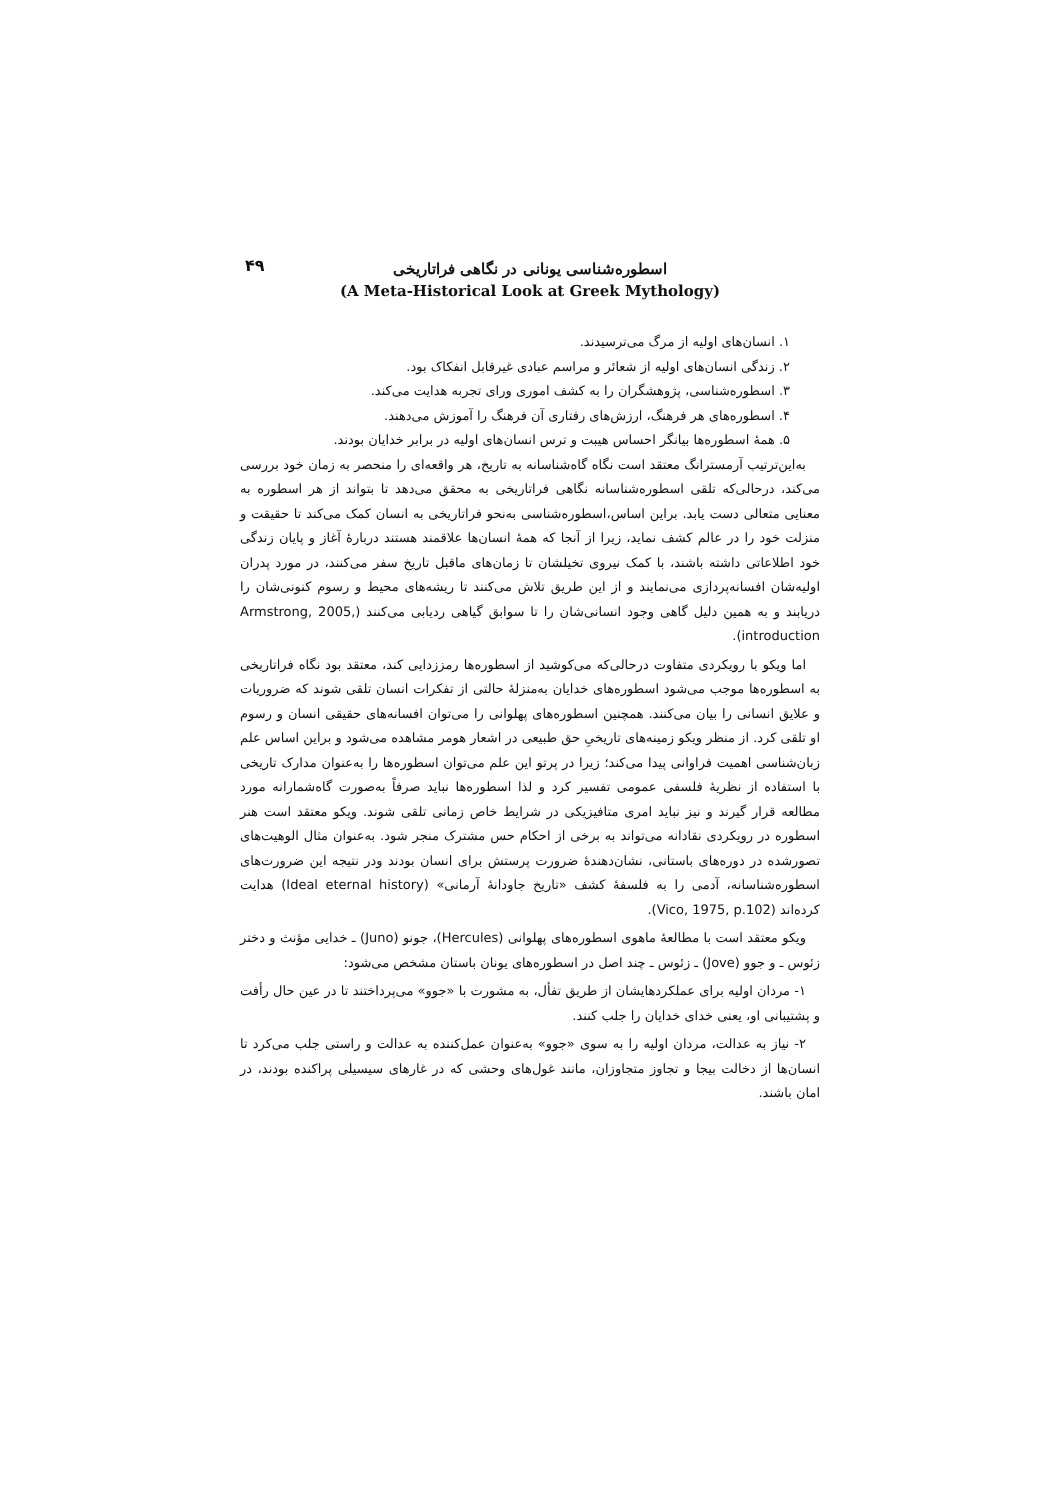۴۹
اسطوره‌شناسی یونانی در نگاهی فراتاریخی
(A Meta-Historical Look at Greek Mythology)
۱. انسان‌های اولیه از مرگ می‌ترسیدند.
۲. زندگی انسان‌های اولیه از شعائر و مراسم عبادی غیرقابل انفکاک بود.
۳. اسطوره‌شناسی، پژوهشگران را به کشف اموری ورای تجربه هدایت می‌کند.
۴. اسطوره‌های هر فرهنگ، ارزش‌های رفتاری آن فرهنگ را آموزش می‌دهند.
۵. همهٔ اسطوره‌ها بیانگر احساس هیبت و ترس انسان‌های اولیه در برابر خدایان بودند.
به‌این‌ترتیب آرمسترانگ معتقد است نگاه گاه‌شناسانه به تاریخ، هر واقعه‌ای را منحصر به زمان خود بررسی می‌کند، درحالی‌که تلقی اسطوره‌شناسانه نگاهی فراتاریخی به محقق می‌دهد تا بتواند از هر اسطوره به معنایی متعالی دست یابد. براین اساس،اسطوره‌شناسی به‌نحو فراتاریخی به انسان کمک می‌کند تا حقیقت و منزلت خود را در عالم کشف نماید، زیرا از آنجا که همهٔ انسان‌ها علاقمند هستند دربارهٔ آغاز و پایان زندگی خود اطلاعاتی داشته باشند، با کمک نیروی تخیلشان تا زمان‌های ماقبل تاریخ سفر می‌کنند، در مورد پدران اولیه‌شان افسانه‌پردازی می‌نمایند و از این طریق تلاش می‌کنند تا ریشه‌های محیط و رسوم کنونی‌شان را دریابند و به همین دلیل گاهی وجود انسانی‌شان را تا سوابق گیاهی ردیابی می‌کنند (Armstrong, 2005, introduction).
اما ویکو با رویکردی متفاوت درحالی‌که می‌کوشید از اسطوره‌ها رمززدایی کند، معتقد بود نگاه فراتاریخی به اسطوره‌ها موجب می‌شود اسطوره‌های خدایان به‌منزلهٔ حالتی از تفکرات انسان تلقی شوند که ضروریات و علایق انسانی را بیان می‌کنند. همچنین اسطوره‌های پهلوانی را می‌توان افسانه‌های حقیقی انسان و رسوم او تلقی کرد. از منظر ویکو زمینه‌های تاریخیِ حق طبیعی در اشعار هومر مشاهده می‌شود و براین اساس علم زبان‌شناسی اهمیت فراوانی پیدا می‌کند؛ زیرا در پرتو این علم می‌توان اسطوره‌ها را به‌عنوان مدارک تاریخی با استفاده از نظریهٔ فلسفی عمومی تفسیر کرد و لذا اسطوره‌ها نباید صرفاً به‌صورت گاه‌شمارانه مورد مطالعه قرار گیرند و نیز نباید امری متافیزیکی در شرایط خاص زمانی تلقی شوند. ویکو معتقد است هنر اسطوره در رویکردی نقادانه می‌تواند به برخی از احکام حس مشترک منجر شود. به‌عنوان مثال الوهیت‌های تصورشده در دوره‌های باستانی، نشان‌دهندهٔ ضرورت پرستش برای انسان بودند ودر نتیجه این ضرورت‌های اسطوره‌شناسانه، آدمی را به فلسفهٔ کشف «تاریخ جاودانهٔ آرمانی» (Ideal eternal history) هدایت کرده‌اند (Vico, 1975, p.102).
ویکو معتقد است با مطالعهٔ ماهوی اسطوره‌های پهلوانی (Hercules)، جونو (Juno) ـ خدایی مؤنث و دختر زئوس ـ و جوو (Jove) ـ زئوس ـ چند اصل در اسطوره‌های یونان باستان مشخص می‌شود:
۱- مردان اولیه برای عملکردهایشان از طریق تفأل، به مشورت با «جوو» می‌پرداختند تا در عین حال رأفت و پشتیبانی او، یعنی خدای خدایان را جلب کنند.
۲- نیاز به عدالت، مردان اولیه را به سوی «جوو» به‌عنوان عمل‌کننده به عدالت و راستی جلب می‌کرد تا انسان‌ها از دخالت بیجا و تجاوز متجاوزان، مانند غول‌های وحشی که در غارهای سیسیلی پراکنده بودند، در امان باشند.